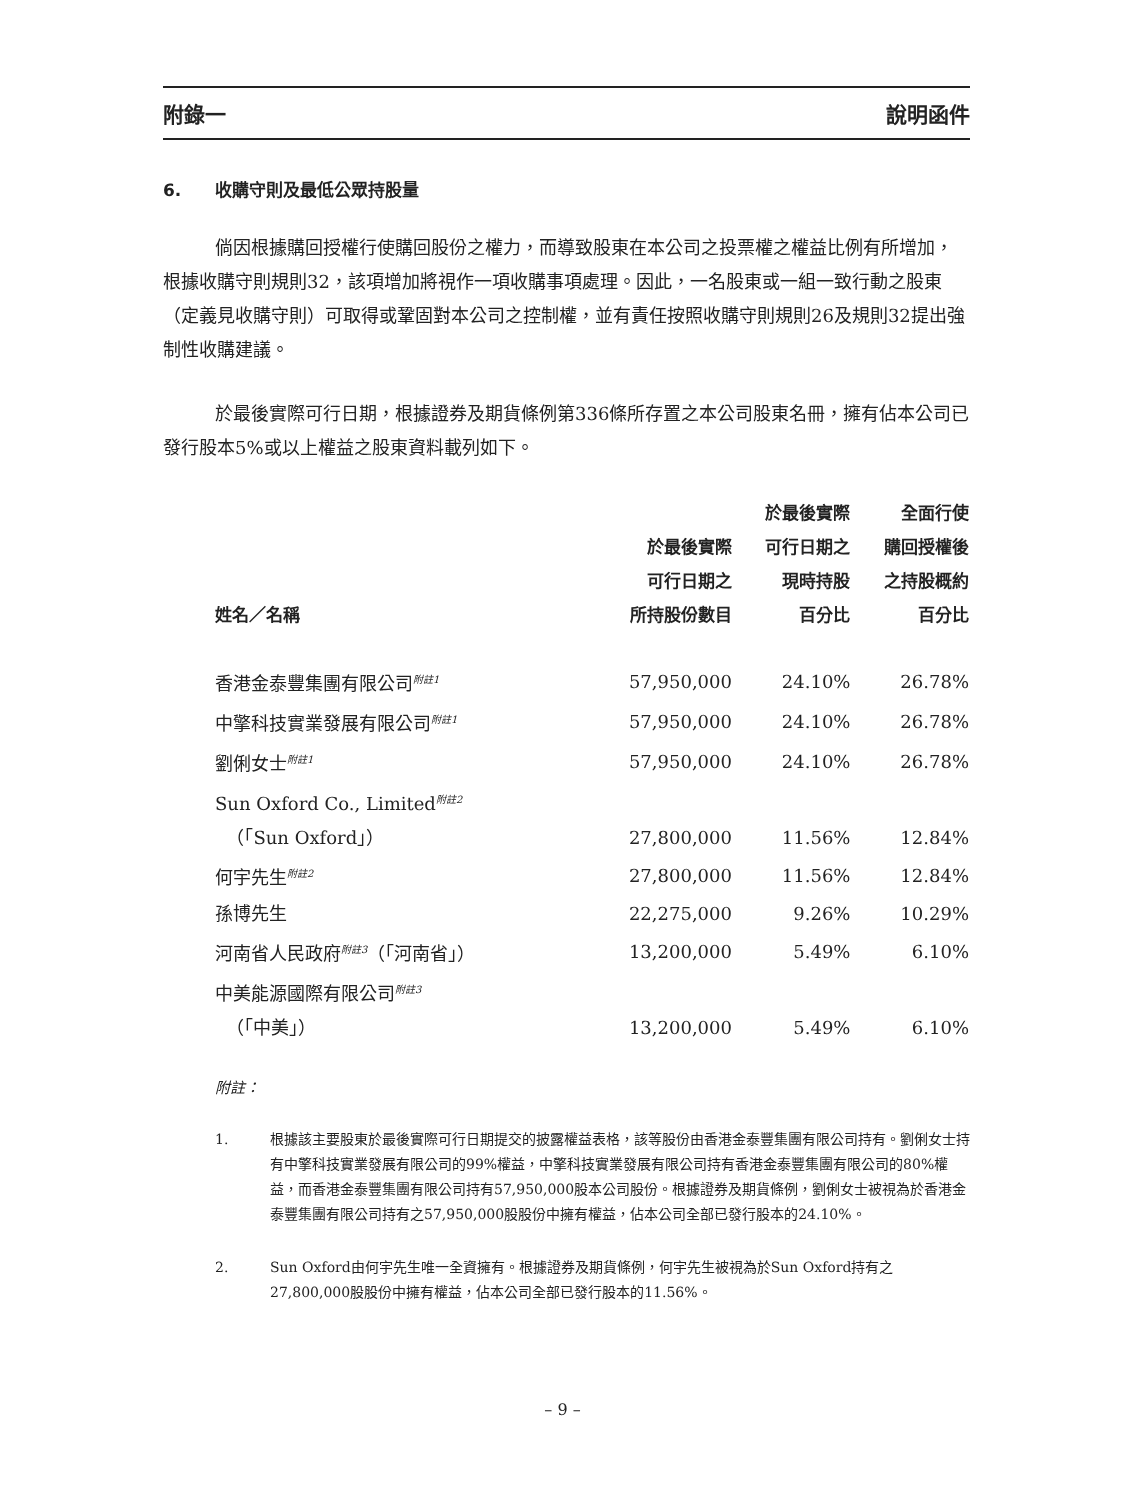附錄一 說明函件
6. 收購守則及最低公眾持股量
倘因根據購回授權行使購回股份之權力，而導致股東在本公司之投票權之權益比例有所增加，根據收購守則規則32，該項增加將視作一項收購事項處理。因此，一名股東或一組一致行動之股東（定義見收購守則）可取得或鞏固對本公司之控制權，並有責任按照收購守則規則26及規則32提出強制性收購建議。
於最後實際可行日期，根據證券及期貨條例第336條所存置之本公司股東名冊，擁有佔本公司已發行股本5%或以上權益之股東資料載列如下。
| 姓名／名稱 | 於最後實際 可行日期之 所持股份數目 | 於最後實際 可行日期之 現時持股 百分比 | 全面行使 購回授權後 之持股概約 百分比 |
| --- | --- | --- | --- |
| 香港金泰豐集團有限公司<sup>附註1</sup> | 57,950,000 | 24.10% | 26.78% |
| 中擎科技實業發展有限公司<sup>附註1</sup> | 57,950,000 | 24.10% | 26.78% |
| 劉俐女士<sup>附註1</sup> | 57,950,000 | 24.10% | 26.78% |
| Sun Oxford Co., Limited<sup>附註2</sup> （「Sun Oxford」） | 27,800,000 | 11.56% | 12.84% |
| 何宇先生<sup>附註2</sup> | 27,800,000 | 11.56% | 12.84% |
| 孫博先生 | 22,275,000 | 9.26% | 10.29% |
| 河南省人民政府<sup>附註3</sup>（「河南省」） | 13,200,000 | 5.49% | 6.10% |
| 中美能源國際有限公司<sup>附註3</sup> （「中美」） | 13,200,000 | 5.49% | 6.10% |
附註：
1. 根據該主要股東於最後實際可行日期提交的披露權益表格，該等股份由香港金泰豐集團有限公司持有。劉俐女士持有中擎科技實業發展有限公司的99%權益，中擎科技實業發展有限公司持有香港金泰豐集團有限公司的80%權益，而香港金泰豐集團有限公司持有57,950,000股本公司股份。根據證券及期貨條例，劉俐女士被視為於香港金泰豐集團有限公司持有之57,950,000股股份中擁有權益，佔本公司全部已發行股本的24.10%。
2. Sun Oxford由何宇先生唯一全資擁有。根據證券及期貨條例，何宇先生被視為於Sun Oxford持有之27,800,000股股份中擁有權益，佔本公司全部已發行股本的11.56%。
– 9 –